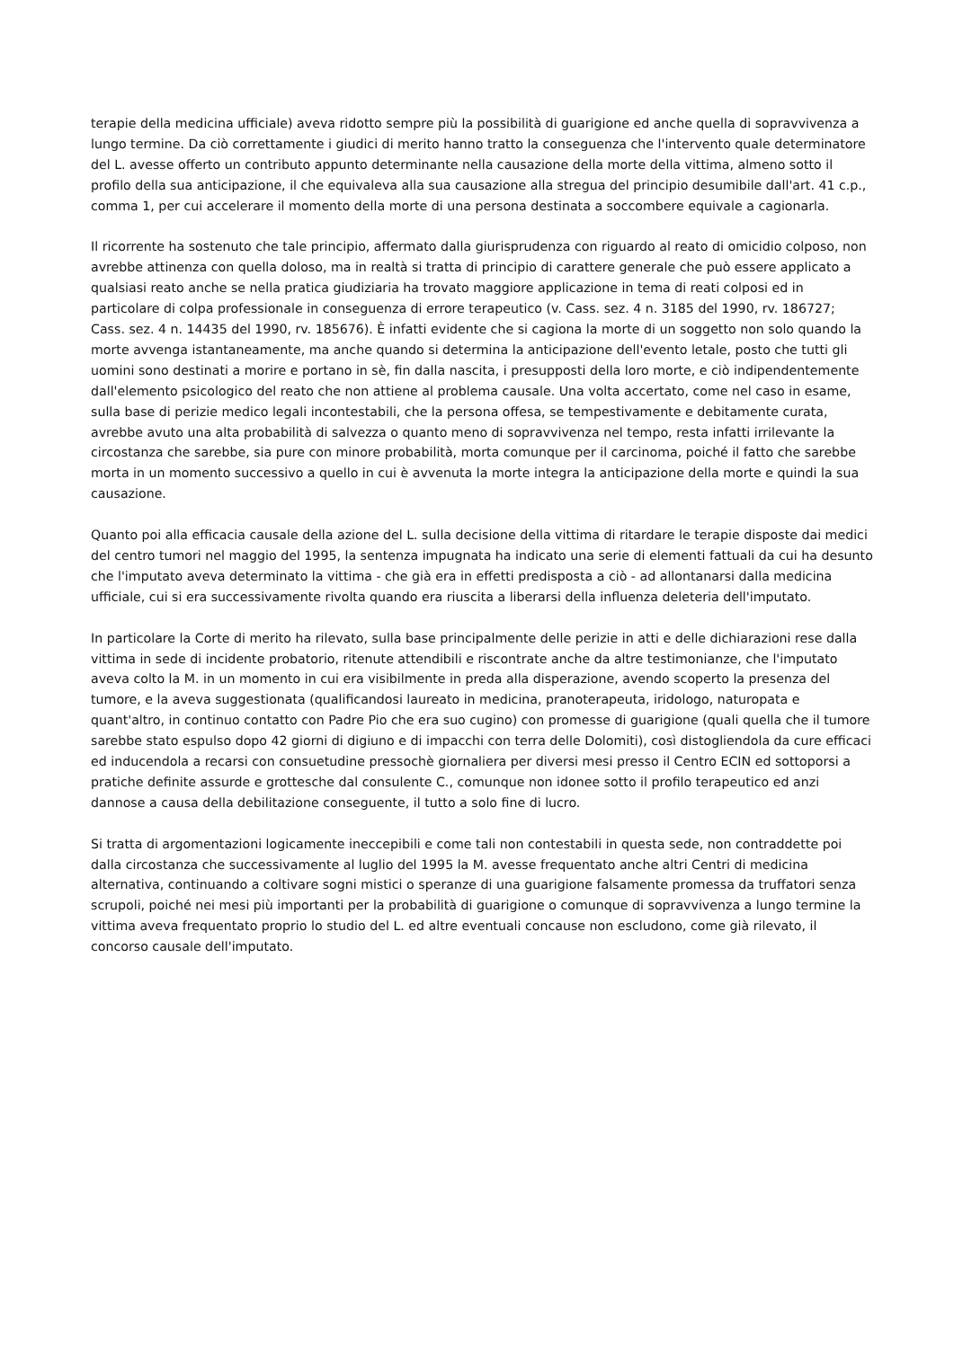terapie della medicina ufficiale) aveva ridotto sempre più la possibilità di guarigione ed anche quella di sopravvivenza a lungo termine. Da ciò correttamente i giudici di merito hanno tratto la conseguenza che l'intervento quale determinatore del L. avesse offerto un contributo appunto determinante nella causazione della morte della vittima, almeno sotto il profilo della sua anticipazione, il che equivaleva alla sua causazione alla stregua del principio desumibile dall'art. 41 c.p., comma 1, per cui accelerare il momento della morte di una persona destinata a soccombere equivale a cagionarla.
Il ricorrente ha sostenuto che tale principio, affermato dalla giurisprudenza con riguardo al reato di omicidio colposo, non avrebbe attinenza con quella doloso, ma in realtà si tratta di principio di carattere generale che può essere applicato a qualsiasi reato anche se nella pratica giudiziaria ha trovato maggiore applicazione in tema di reati colposi ed in particolare di colpa professionale in conseguenza di errore terapeutico (v. Cass. sez. 4 n. 3185 del 1990, rv. 186727; Cass. sez. 4 n. 14435 del 1990, rv. 185676). È infatti evidente che si cagiona la morte di un soggetto non solo quando la morte avvenga istantaneamente, ma anche quando si determina la anticipazione dell'evento letale, posto che tutti gli uomini sono destinati a morire e portano in sè, fin dalla nascita, i presupposti della loro morte, e ciò indipendentemente dall'elemento psicologico del reato che non attiene al problema causale. Una volta accertato, come nel caso in esame, sulla base di perizie medico legali incontestabili, che la persona offesa, se tempestivamente e debitamente curata, avrebbe avuto una alta probabilità di salvezza o quanto meno di sopravvivenza nel tempo, resta infatti irrilevante la circostanza che sarebbe, sia pure con minore probabilità, morta comunque per il carcinoma, poiché il fatto che sarebbe morta in un momento successivo a quello in cui è avvenuta la morte integra la anticipazione della morte e quindi la sua causazione.
Quanto poi alla efficacia causale della azione del L. sulla decisione della vittima di ritardare le terapie disposte dai medici del centro tumori nel maggio del 1995, la sentenza impugnata ha indicato una serie di elementi fattuali da cui ha desunto che l'imputato aveva determinato la vittima - che già era in effetti predisposta a ciò - ad allontanarsi dalla medicina ufficiale, cui si era successivamente rivolta quando era riuscita a liberarsi della influenza deleteria dell'imputato.
In particolare la Corte di merito ha rilevato, sulla base principalmente delle perizie in atti e delle dichiarazioni rese dalla vittima in sede di incidente probatorio, ritenute attendibili e riscontrate anche da altre testimonianze, che l'imputato aveva colto la M. in un momento in cui era visibilmente in preda alla disperazione, avendo scoperto la presenza del tumore, e la aveva suggestionata (qualificandosi laureato in medicina, pranoterapeuta, iridologo, naturopata e quant'altro, in continuo contatto con Padre Pio che era suo cugino) con promesse di guarigione (quali quella che il tumore sarebbe stato espulso dopo 42 giorni di digiuno e di impacchi con terra delle Dolomiti), così distogliendola da cure efficaci ed inducendola a recarsi con consuetudine pressochè giornaliera per diversi mesi presso il Centro ECIN ed sottoporsi a pratiche definite assurde e grottesche dal consulente C., comunque non idonee sotto il profilo terapeutico ed anzi dannose a causa della debilitazione conseguente, il tutto a solo fine di lucro.
Si tratta di argomentazioni logicamente ineccepibili e come tali non contestabili in questa sede, non contraddette poi dalla circostanza che successivamente al luglio del 1995 la M. avesse frequentato anche altri Centri di medicina alternativa, continuando a coltivare sogni mistici o speranze di una guarigione falsamente promessa da truffatori senza scrupoli, poiché nei mesi più importanti per la probabilità di guarigione o comunque di sopravvivenza a lungo termine la vittima aveva frequentato proprio lo studio del L. ed altre eventuali concause non escludono, come già rilevato, il concorso causale dell'imputato.